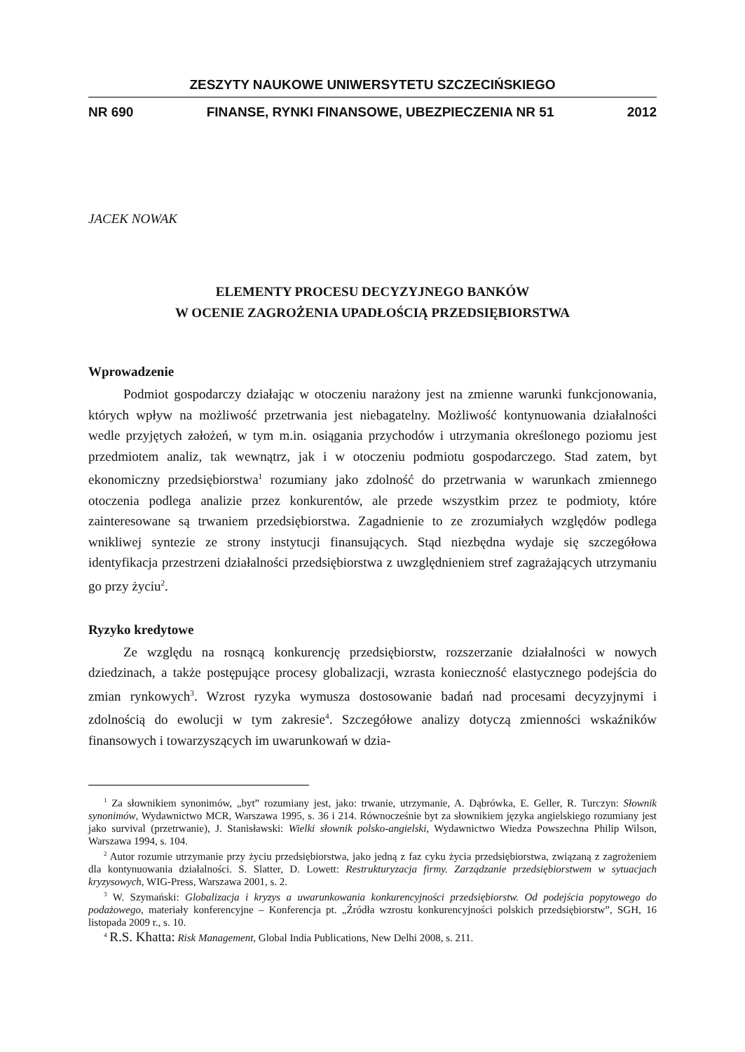ZESZYTY NAUKOWE UNIWERSYTETU SZCZECIŃSKIEGO
NR 690 FINANSE, RYNKI FINANSOWE, UBEZPIECZENIA NR 51 2012
JACEK NOWAK
ELEMENTY PROCESU DECYZYJNEGO BANKÓW
W OCENIE ZAGROŻENIA UPADŁOŚCIĄ PRZEDSIĘBIORSTWA
Wprowadzenie
Podmiot gospodarczy działając w otoczeniu narażony jest na zmienne warunki funkcjonowania, których wpływ na możliwość przetrwania jest niebagatelny. Możliwość kontynuowania działalności wedle przyjętych założeń, w tym m.in. osiągania przychodów i utrzymania określonego poziomu jest przedmiotem analiz, tak wewnątrz, jak i w otoczeniu podmiotu gospodarczego. Stad zatem, byt ekonomiczny przedsiębiorstwa<sup>1</sup> rozumiany jako zdolność do przetrwania w warunkach zmiennego otoczenia podlega analizie przez konkurentów, ale przede wszystkim przez te podmioty, które zainteresowane są trwaniem przedsiębiorstwa. Zagadnienie to ze zrozumiałych względów podlega wnikliwej syntezie ze strony instytucji finansujących. Stąd niezbędna wydaje się szczegółowa identyfikacja przestrzeni działalności przedsiębiorstwa z uwzględnieniem stref zagrażających utrzymaniu go przy życiu<sup>2</sup>.
Ryzyko kredytowe
Ze względu na rosnącą konkurencję przedsiębiorstw, rozszerzanie działalności w nowych dziedzinach, a także postępujące procesy globalizacji, wzrasta konieczność elastycznego podejścia do zmian rynkowych<sup>3</sup>. Wzrost ryzyka wymusza dostosowanie badań nad procesami decyzyjnymi i zdolnością do ewolucji w tym zakresie<sup>4</sup>. Szczegółowe analizy dotyczą zmienności wskaźników finansowych i towarzyszących im uwarunkowań w dzia-
<sup>1</sup> Za słownikiem synonimów, „byt” rozumiany jest, jako: trwanie, utrzymanie, A. Dąbrówka, E. Geller, R. Turczyn: Słownik synonimów, Wydawnictwo MCR, Warszawa 1995, s. 36 i 214. Równocześnie byt za słownikiem języka angielskiego rozumiany jest jako survival (przetrwanie), J. Stanisławski: Wielki słownik polsko-angielski, Wydawnictwo Wiedza Powszechna Philip Wilson, Warszawa 1994, s. 104.
<sup>2</sup> Autor rozumie utrzymanie przy życiu przedsiębiorstwa, jako jedną z faz cyku życia przedsiębiorstwa, związaną z zagrożeniem dla kontynuowania działalności. S. Slatter, D. Lowett: Restrukturyzacja firmy. Zarządzanie przedsiębiorstwem w sytuacjach kryzysowych, WIG-Press, Warszawa 2001, s. 2.
<sup>3</sup> W. Szymański: Globalizacja i kryzys a uwarunkowania konkurencyjności przedsiębiorstw. Od podejścia popytowego do podażowego, materiały konferencyjne – Konferencja pt. „Źródła wzrostu konkurencyjności polskich przedsiębiorstw”, SGH, 16 listopada 2009 r., s. 10.
<sup>4</sup> R.S. Khatta: Risk Management, Global India Publications, New Delhi 2008, s. 211.